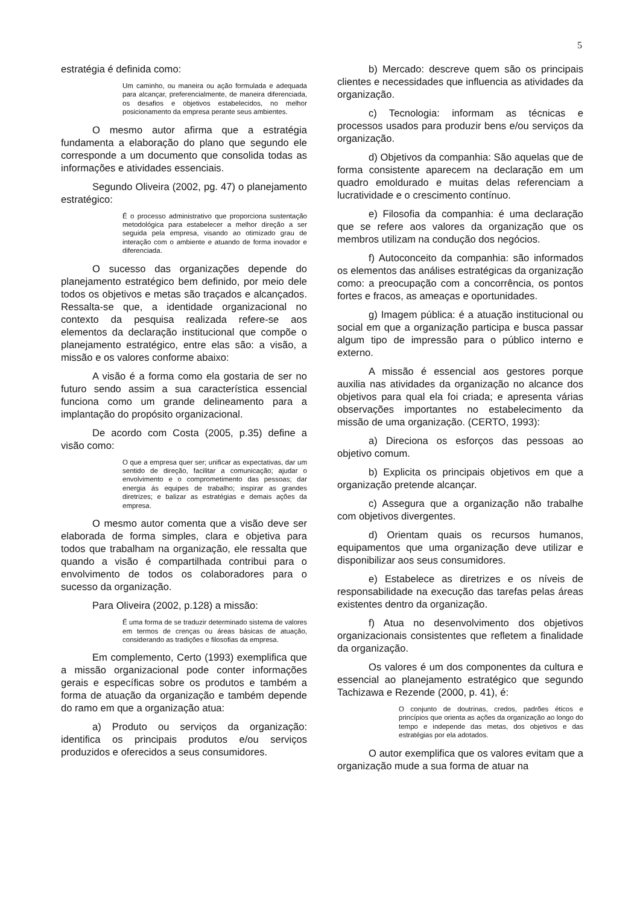5
estratégia é definida como:
Um caminho, ou maneira ou ação formulada e adequada para alcançar, preferencialmente, de maneira diferenciada, os desafios e objetivos estabelecidos, no melhor posicionamento da empresa perante seus ambientes.
O mesmo autor afirma que a estratégia fundamenta a elaboração do plano que segundo ele corresponde a um documento que consolida todas as informações e atividades essenciais.
Segundo Oliveira (2002, pg. 47) o planejamento estratégico:
É o processo administrativo que proporciona sustentação metodológica para estabelecer a melhor direção a ser seguida pela empresa, visando ao otimizado grau de interação com o ambiente e atuando de forma inovador e diferenciada.
O sucesso das organizações depende do planejamento estratégico bem definido, por meio dele todos os objetivos e metas são traçados e alcançados. Ressalta-se que, a identidade organizacional no contexto da pesquisa realizada refere-se aos elementos da declaração institucional que compõe o planejamento estratégico, entre elas são: a visão, a missão e os valores conforme abaixo:
A visão é a forma como ela gostaria de ser no futuro sendo assim a sua característica essencial funciona como um grande delineamento para a implantação do propósito organizacional.
De acordo com Costa (2005, p.35) define a visão como:
O que a empresa quer ser; unificar as expectativas, dar um sentido de direção, facilitar a comunicação; ajudar o envolvimento e o comprometimento das pessoas; dar energia ás equipes de trabalho; inspirar as grandes diretrizes; e balizar as estratégias e demais ações da empresa.
O mesmo autor comenta que a visão deve ser elaborada de forma simples, clara e objetiva para todos que trabalham na organização, ele ressalta que quando a visão é compartilhada contribui para o envolvimento de todos os colaboradores para o sucesso da organização.
Para Oliveira (2002, p.128) a missão:
É uma forma de se traduzir determinado sistema de valores em termos de crenças ou áreas básicas de atuação, considerando as tradições e filosofias da empresa.
Em complemento, Certo (1993) exemplifica que a missão organizacional pode conter informações gerais e específicas sobre os produtos e também a forma de atuação da organização e também depende do ramo em que a organização atua:
a) Produto ou serviços da organização: identifica os principais produtos e/ou serviços produzidos e oferecidos a seus consumidores.
b) Mercado: descreve quem são os principais clientes e necessidades que influencia as atividades da organização.
c) Tecnologia: informam as técnicas e processos usados para produzir bens e/ou serviços da organização.
d) Objetivos da companhia: São aquelas que de forma consistente aparecem na declaração em um quadro emoldurado e muitas delas referenciam a lucratividade e o crescimento contínuo.
e) Filosofia da companhia: é uma declaração que se refere aos valores da organização que os membros utilizam na condução dos negócios.
f) Autoconceito da companhia: são informados os elementos das análises estratégicas da organização como: a preocupação com a concorrência, os pontos fortes e fracos, as ameaças e oportunidades.
g) Imagem pública: é a atuação institucional ou social em que a organização participa e busca passar algum tipo de impressão para o público interno e externo.
A missão é essencial aos gestores porque auxilia nas atividades da organização no alcance dos objetivos para qual ela foi criada; e apresenta várias observações importantes no estabelecimento da missão de uma organização. (CERTO, 1993):
a) Direciona os esforços das pessoas ao objetivo comum.
b) Explicita os principais objetivos em que a organização pretende alcançar.
c) Assegura que a organização não trabalhe com objetivos divergentes.
d) Orientam quais os recursos humanos, equipamentos que uma organização deve utilizar e disponibilizar aos seus consumidores.
e) Estabelece as diretrizes e os níveis de responsabilidade na execução das tarefas pelas áreas existentes dentro da organização.
f) Atua no desenvolvimento dos objetivos organizacionais consistentes que refletem a finalidade da organização.
Os valores é um dos componentes da cultura e essencial ao planejamento estratégico que segundo Tachizawa e Rezende (2000, p. 41), é:
O conjunto de doutrinas, credos, padrões éticos e princípios que orienta as ações da organização ao longo do tempo e independe das metas, dos objetivos e das estratégias por ela adotados.
O autor exemplifica que os valores evitam que a organização mude a sua forma de atuar na